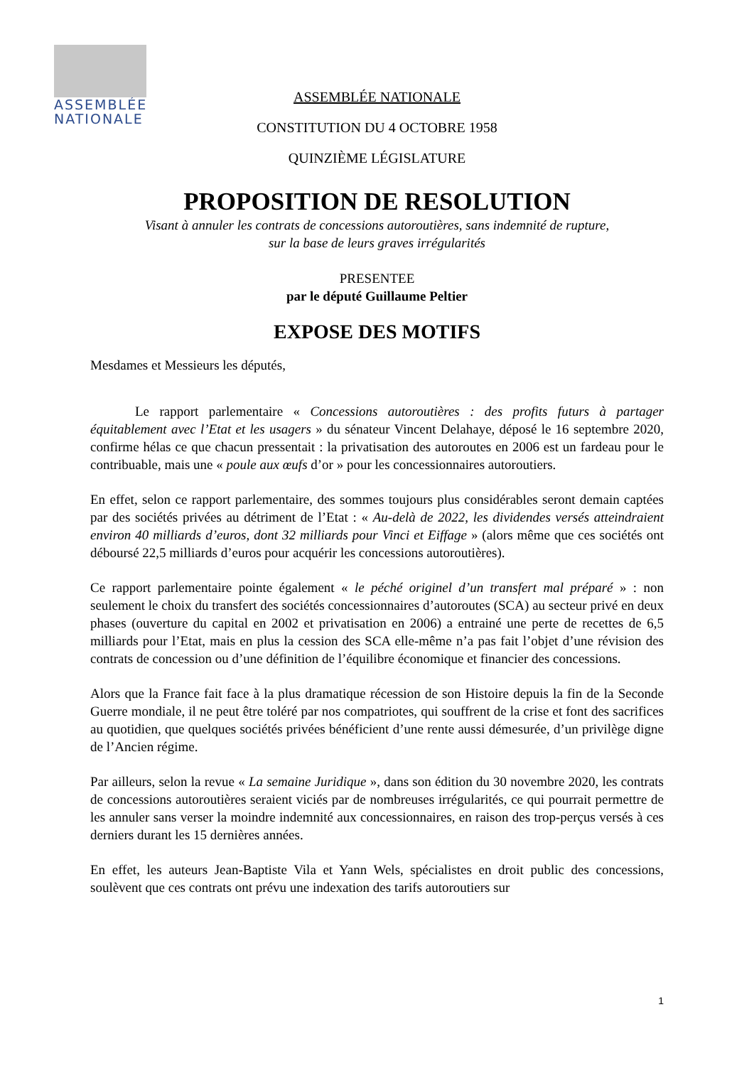ASSEMBLÉE
NATIONALE
ASSEMBLÉE NATIONALE
CONSTITUTION DU 4 OCTOBRE 1958
QUINZIÈME LÉGISLATURE
PROPOSITION DE RESOLUTION
Visant à annuler les contrats de concessions autoroutières, sans indemnité de rupture,
sur la base de leurs graves irrégularités
PRESENTEE
par le député Guillaume Peltier
EXPOSE DES MOTIFS
Mesdames et Messieurs les députés,
Le rapport parlementaire « Concessions autoroutières : des profits futurs à partager équitablement avec l’Etat et les usagers » du sénateur Vincent Delahaye, déposé le 16 septembre 2020, confirme hélas ce que chacun pressentait : la privatisation des autoroutes en 2006 est un fardeau pour le contribuable, mais une « poule aux œufs d’or » pour les concessionnaires autoroutiers.
En effet, selon ce rapport parlementaire, des sommes toujours plus considérables seront demain captées par des sociétés privées au détriment de l’Etat : « Au-delà de 2022, les dividendes versés atteindraient environ 40 milliards d’euros, dont 32 milliards pour Vinci et Eiffage » (alors même que ces sociétés ont déboursé 22,5 milliards d’euros pour acquérir les concessions autoroutières).
Ce rapport parlementaire pointe également « le péché originel d’un transfert mal préparé » : non seulement le choix du transfert des sociétés concessionnaires d’autoroutes (SCA) au secteur privé en deux phases (ouverture du capital en 2002 et privatisation en 2006) a entrainé une perte de recettes de 6,5 milliards pour l’Etat, mais en plus la cession des SCA elle-même n’a pas fait l’objet d’une révision des contrats de concession ou d’une définition de l’équilibre économique et financier des concessions.
Alors que la France fait face à la plus dramatique récession de son Histoire depuis la fin de la Seconde Guerre mondiale, il ne peut être toléré par nos compatriotes, qui souffrent de la crise et font des sacrifices au quotidien, que quelques sociétés privées bénéficient d’une rente aussi démesurée, d’un privilège digne de l’Ancien régime.
Par ailleurs, selon la revue « La semaine Juridique », dans son édition du 30 novembre 2020, les contrats de concessions autoroutières seraient viciés par de nombreuses irrégularités, ce qui pourrait permettre de les annuler sans verser la moindre indemnité aux concessionnaires, en raison des trop-perçus versés à ces derniers durant les 15 dernières années.
En effet, les auteurs Jean-Baptiste Vila et Yann Wels, spécialistes en droit public des concessions, soulèvent que ces contrats ont prévu une indexation des tarifs autoroutiers sur
1